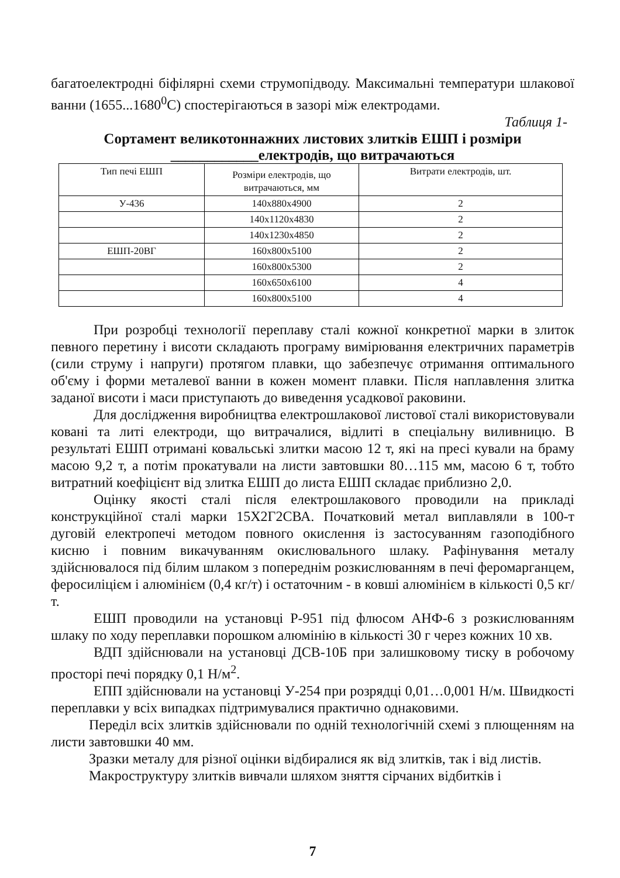багатоелектродні біфілярні схеми струмопідводу. Максимальні температури шлакової ванни (1655...1680<sup>0</sup>С) спостерігаються в зазорі між електродами.
Таблиця 1-
Сортамент великотоннажних листових злитків ЕШП і розміри
____________електродів, що витрачаються
| Тип печі ЕШП | Розміри електродів, що витрачаються, мм | Витрати електродів, шт. |
| У-436 | 140x880x4900 | 2 |
| | 140x1120x4830 | 2 |
| | 140x1230x4850 | 2 |
| ЕШП-20ВГ | 160x800x5100 | 2 |
| | 160x800x5300 | 2 |
| | 160x650x6100 | 4 |
| | 160x800x5100 | 4 |
При розробці технології переплаву сталі кожної конкретної марки в злиток певного перетину і висоти складають програму вимірювання електричних параметрів (сили струму і напруги) протягом плавки, що забезпечує отримання оптимального об'єму і форми металевої ванни в кожен момент плавки. Після наплавлення злитка заданої висоти і маси приступають до виведення усадкової раковини.
Для дослідження виробництва електрошлакової листової сталі використовували ковані та литі електроди, що витрачалися, відлиті в спеціальну виливницю. В результаті ЕШП отримані ковальські злитки масою 12 т, які на пресі кували на браму масою 9,2 т, а потім прокатували на листи завтовшки 80…115 мм, масою 6 т, тобто витратний коефіцієнт від злитка ЕШП до листа ЕШП складає приблизно 2,0.
Оцінку якості сталі після електрошлакового проводили на прикладі конструкційної сталі марки 15Х2Г2СВА. Початковий метал виплавляли в 100-т дуговій електропечі методом повного окислення із застосуванням газоподібного кисню і повним викачуванням окислювального шлаку. Рафінування металу здійснювалося під білим шлаком з попереднім розкислюванням в печі феромарганцем, феросиліцієм і алюмінієм (0,4 кг/т) і остаточним - в ковші алюмінієм в кількості 0,5 кг/т.
ЕШП проводили на установці Р-951 під флюсом АНФ-6 з розкислюванням шлаку по ходу переплавки порошком алюмінію в кількості 30 г через кожних 10 хв.
ВДП здійснювали на установці ДСВ-10Б при залишковому тиску в робочому просторі печі порядку 0,1 Н/м<sup>2</sup>.
ЕПП здійснювали на установці У-254 при розрядці 0,01…0,001 Н/м. Швидкості переплавки у всіх випадках підтримувалися практично однаковими.
Переділ всіх злитків здійснювали по одній технологічній схемі з плющенням на листи завтовшки 40 мм.
Зразки металу для різної оцінки відбиралися як від злитків, так і від листів.
Макроструктуру злитків вивчали шляхом зняття сірчаних відбитків і
7